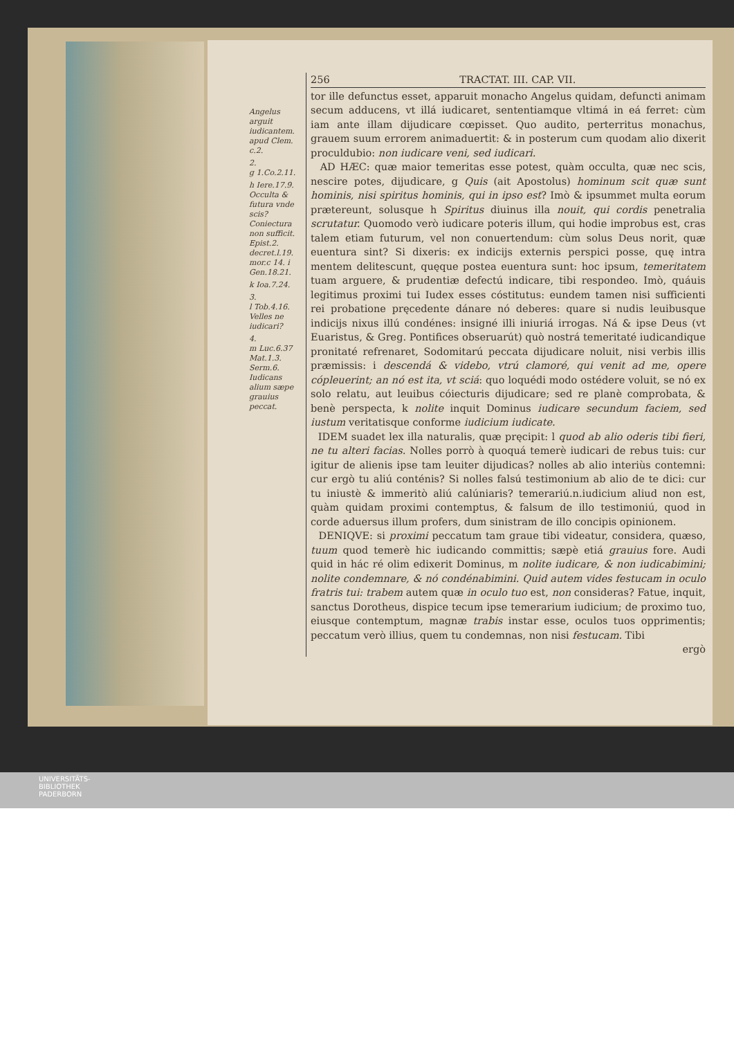Angelus arguit iudicantem. apud Clem. c.2.
2.
g 1.Co.2.11.
h Iere.17.9. Occulta & futura vnde scis? Coniectura non sufficit. Epist.2. decret.l.19. mor.c 14. i Gen.18.21.
k Ioa.7.24.
3.
l Tob.4.16. Velles ne iudicari?
4.
m Luc.6.37 Mat.1.3. Serm.6. Iudicans alium sæpe grauius peccat.
256 TRACTAT. III. CAP. VII.
tor ille defunctus esset, apparuit monacho Angelus quidam, defuncti animam secum adducens, vt illá iudicaret, sententiamque vltimá in eá ferret: cùm iam ante illam dijudicare cœpisset. Quo audito, perterritus monachus, grauem suum errorem animaduertit: & in posterum cum quodam alio dixerit proculdubio: non iudicare veni, sed iudicari.
AD HÆC: quæ maior temeritas esse potest, quàm occulta, quæ nec scis, nescire potes, dijudicare, g Quis (ait Apostolus) hominum scit quæ sunt hominis, nisi spiritus hominis, qui in ipso est? Imò & ipsummet multa eorum prætereunt, solusque h Spiritus diuinus illa nouit, qui cordis penetralia scrutatur. Quomodo verò iudicare poteris illum, qui hodie improbus est, cras talem etiam futurum, vel non conuertendum: cùm solus Deus norit, quæ euentura sint? Si dixeris: ex indicijs externis perspici posse, quę intra mentem delitescunt, quęque postea euentura sunt: hoc ipsum, temeritatem tuam arguere, & prudentiæ defectú indicare, tibi respondeo. Imò, quáuis legitimus proximi tui Iudex esses cóstitutus: eundem tamen nisi sufficienti rei probatione pręcedente dánare nó deberes: quare si nudis leuibusque indicijs nixus illú condénes: insigné illi iniuriá irrogas. Ná & ipse Deus (vt Euaristus, & Greg. Pontifices obseruarút) quò nostrá temeritaté iudicandique pronitaté refrenaret, Sodomitarú peccata dijudicare noluit, nisi verbis illis præmissis: i descendá & videbo, vtrú clamoré, qui venit ad me, opere cópleuerint; an nó est ita, vt sciá: quo loquédi modo ostédere voluit, se nó ex solo relatu, aut leuibus cóiecturis dijudicare; sed re planè comprobata, & benè perspecta, k nolite inquit Dominus iudicare secundum faciem, sed iustum veritatisque conforme iudicium iudicate.
IDEM suadet lex illa naturalis, quæ pręcipit: l quod ab alio oderis tibi fieri, ne tu alteri facias. Nolles porrò à quoquá temerè iudicari de rebus tuis: cur igitur de alienis ipse tam leuiter dijudicas? nolles ab alio interiùs contemni: cur ergò tu aliú conténis? Si nolles falsú testimonium ab alio de te dici: cur tu iniustè & immeritò aliú calúniaris? temerariú.n.iudicium aliud non est, quàm quidam proximi contemptus, & falsum de illo testimoniú, quod in corde aduersus illum profers, dum sinistram de illo concipis opinionem.
DENIQVE: si proximi peccatum tam graue tibi videatur, considera, quæso, tuum quod temerè hic iudicando committis; sæpè etiá grauius fore. Audi quid in hác ré olim edixerit Dominus, m nolite iudicare, & non iudicabimini; nolite condemnare, & nó condénabimini. Quid autem vides festucam in oculo fratris tui: trabem autem quæ in oculo tuo est, non consideras? Fatue, inquit, sanctus Dorotheus, dispice tecum ipse temerarium iudicium; de proximo tuo, eiusque contemptum, magnæ trabis instar esse, oculos tuos opprimentis; peccatum verò illius, quem tu condemnas, non nisi festucam. Tibi
ergò
UNIVERSITÄTS-
BIBLIOTHEK
PADERBORN